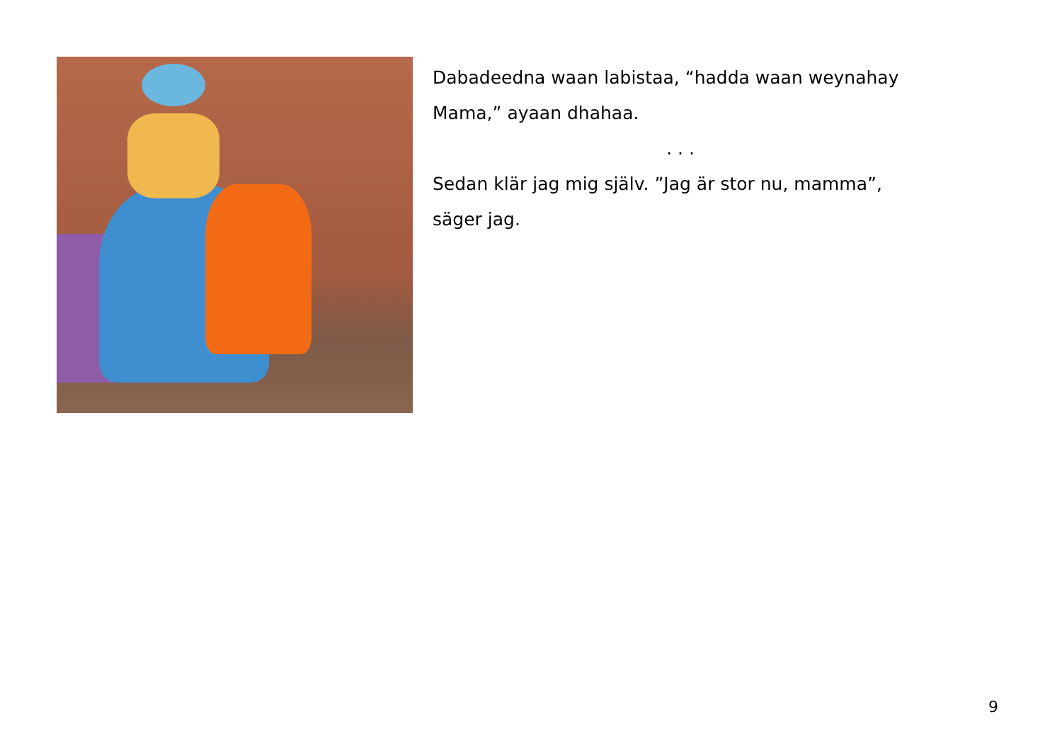Dabadeedna waan labistaa, “hadda waan weynahay Mama,” ayaan dhahaa.
. . .
Sedan klär jag mig själv. ”Jag är stor nu, mamma”, säger jag.
9